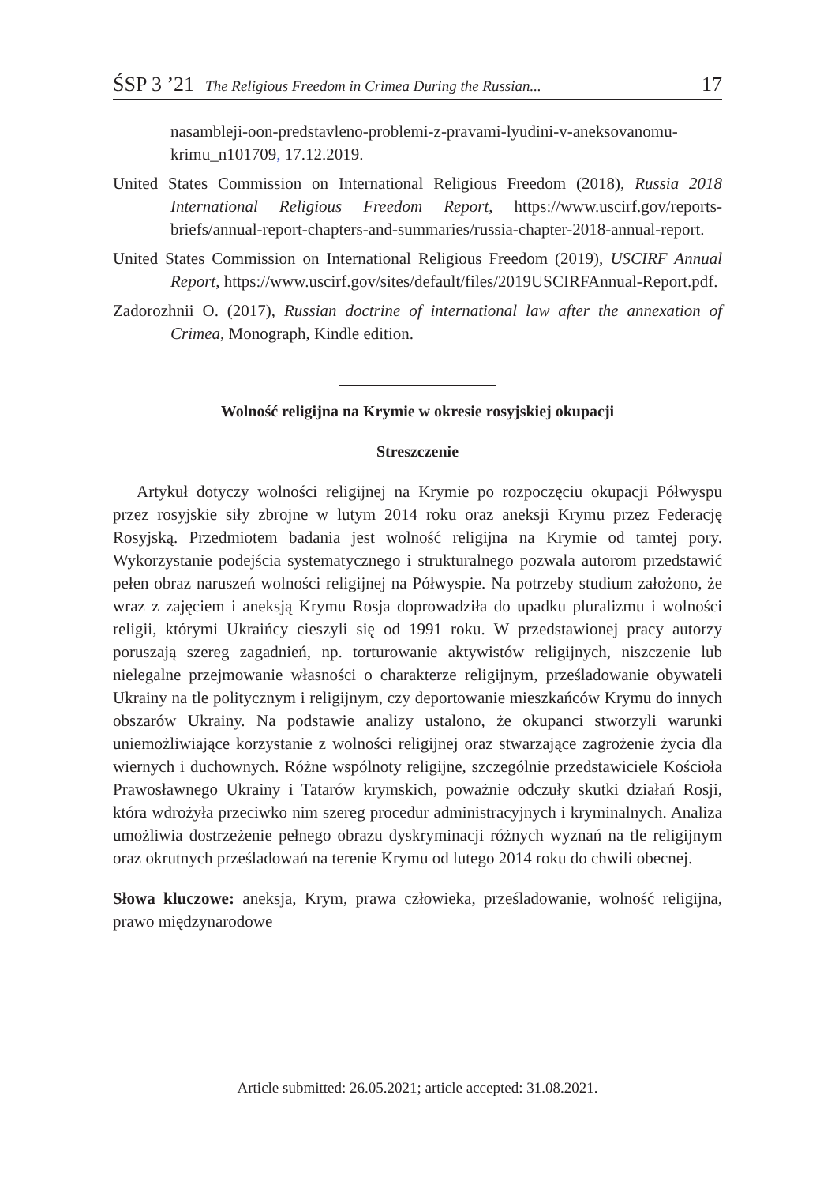ŚSP 3 ’21 The Religious Freedom in Crimea During the Russian... 17
nasambleji-oon-predstavleno-problemi-z-pravami-lyudini-v-aneksovanomu-krimu_n101709, 17.12.2019.
United States Commission on International Religious Freedom (2018), Russia 2018 International Religious Freedom Report, https://www.uscirf.gov/reports-briefs/annual-report-chapters-and-summaries/russia-chapter-2018-annual-report.
United States Commission on International Religious Freedom (2019), USCIRF Annual Report, https://www.uscirf.gov/sites/default/files/2019USCIRFAnnual-Report.pdf.
Zadorozhnii O. (2017), Russian doctrine of international law after the annexation of Crimea, Monograph, Kindle edition.
Wolność religijna na Krymie w okresie rosyjskiej okupacji
Streszczenie
Artykuł dotyczy wolności religijnej na Krymie po rozpoczęciu okupacji Półwyspu przez rosyjskie siły zbrojne w lutym 2014 roku oraz aneksji Krymu przez Federację Rosyjską. Przedmiotem badania jest wolność religijna na Krymie od tamtej pory. Wykorzystanie podejścia systematycznego i strukturalnego pozwala autorom przedstawić pełen obraz naruszeń wolności religijnej na Półwyspie. Na potrzeby studium założono, że wraz z zajęciem i aneksją Krymu Rosja doprowadziła do upadku pluralizmu i wolności religii, którymi Ukraińcy cieszyli się od 1991 roku. W przedstawionej pracy autorzy poruszają szereg zagadnień, np. torturowanie aktywistów religijnych, niszczenie lub nielegalne przejmowanie własności o charakterze religijnym, prześladowanie obywateli Ukrainy na tle politycznym i religijnym, czy deportowanie mieszkańców Krymu do innych obszarów Ukrainy. Na podstawie analizy ustalono, że okupanci stworzyli warunki uniemożliwiające korzystanie z wolności religijnej oraz stwarzające zagrożenie życia dla wiernych i duchownych. Różne wspólnoty religijne, szczególnie przedstawiciele Kościoła Prawosławnego Ukrainy i Tatarów krymskich, poważnie odczuły skutki działań Rosji, która wdrożyła przeciwko nim szereg procedur administracyjnych i kryminalnych. Analiza umożliwia dostrzeżenie pełnego obrazu dyskryminacji różnych wyznań na tle religijnym oraz okrutnych prześladowań na terenie Krymu od lutego 2014 roku do chwili obecnej.
Słowa kluczowe: aneksja, Krym, prawa człowieka, prześladowanie, wolność religijna, prawo międzynarodowe
Article submitted: 26.05.2021; article accepted: 31.08.2021.